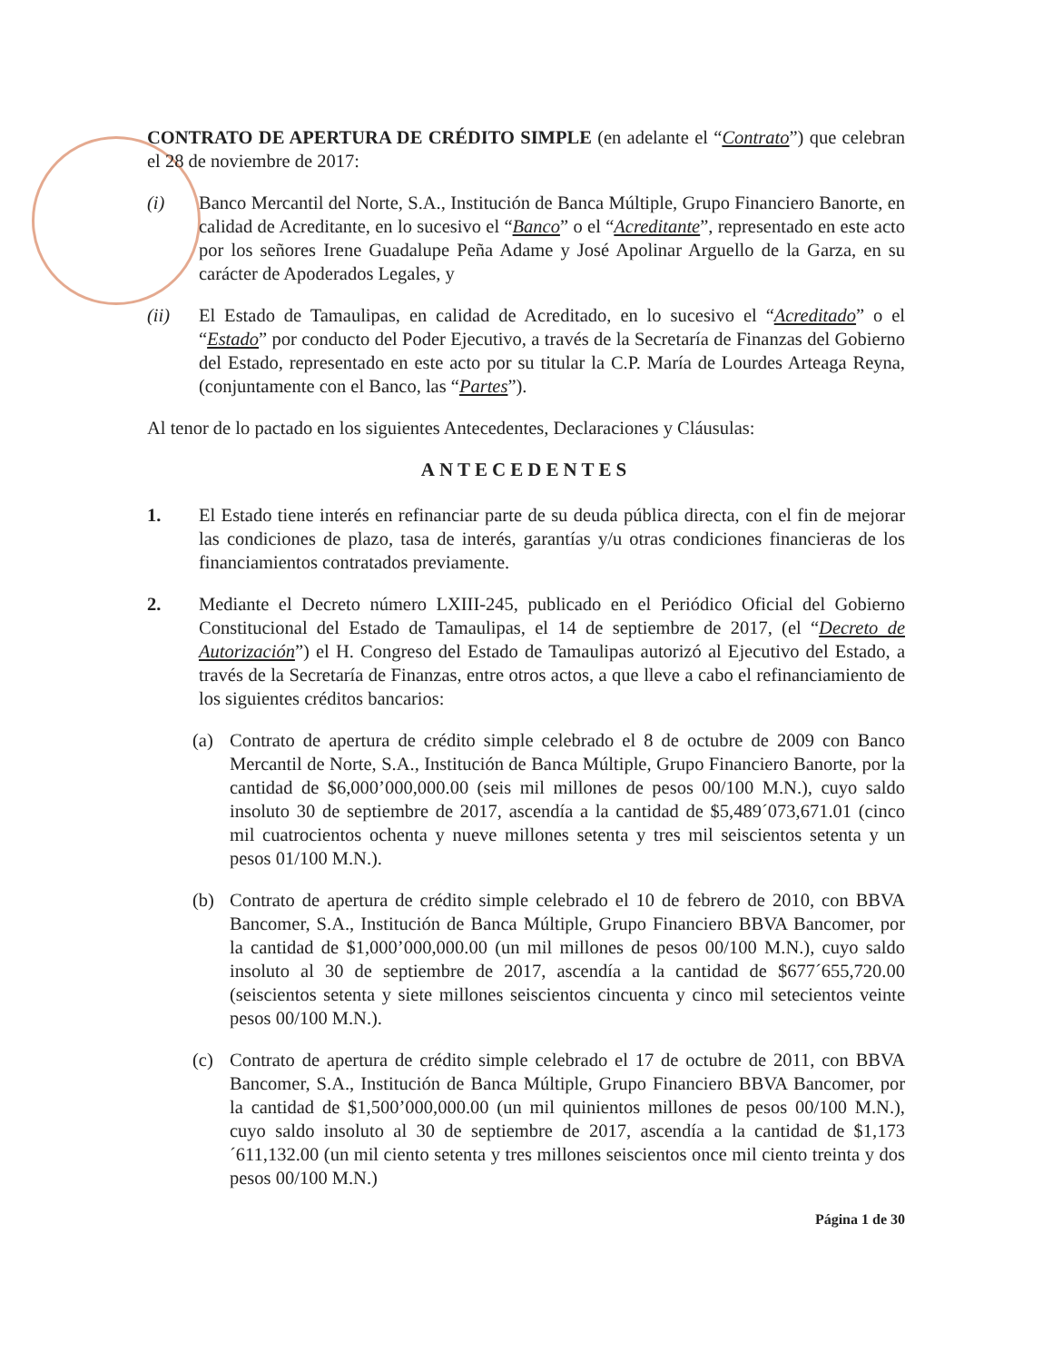CONTRATO DE APERTURA DE CRÉDITO SIMPLE (en adelante el “Contrato”) que celebran el 28 de noviembre de 2017:
(i) Banco Mercantil del Norte, S.A., Institución de Banca Múltiple, Grupo Financiero Banorte, en calidad de Acreditante, en lo sucesivo el “Banco” o el “Acreditante”, representado en este acto por los señores Irene Guadalupe Peña Adame y José Apolinar Arguello de la Garza, en su carácter de Apoderados Legales, y
(ii) El Estado de Tamaulipas, en calidad de Acreditado, en lo sucesivo el “Acreditado” o el “Estado” por conducto del Poder Ejecutivo, a través de la Secretaría de Finanzas del Gobierno del Estado, representado en este acto por su titular la C.P. María de Lourdes Arteaga Reyna, (conjuntamente con el Banco, las “Partes”).
Al tenor de lo pactado en los siguientes Antecedentes, Declaraciones y Cláusulas:
ANTECEDENTES
1. El Estado tiene interés en refinanciar parte de su deuda pública directa, con el fin de mejorar las condiciones de plazo, tasa de interés, garantías y/u otras condiciones financieras de los financiamientos contratados previamente.
2. Mediante el Decreto número LXIII-245, publicado en el Periódico Oficial del Gobierno Constitucional del Estado de Tamaulipas, el 14 de septiembre de 2017, (el “Decreto de Autorización”) el H. Congreso del Estado de Tamaulipas autorizó al Ejecutivo del Estado, a través de la Secretaría de Finanzas, entre otros actos, a que lleve a cabo el refinanciamiento de los siguientes créditos bancarios:
(a) Contrato de apertura de crédito simple celebrado el 8 de octubre de 2009 con Banco Mercantil de Norte, S.A., Institución de Banca Múltiple, Grupo Financiero Banorte, por la cantidad de $6,000’000,000.00 (seis mil millones de pesos 00/100 M.N.), cuyo saldo insoluto 30 de septiembre de 2017, ascendía a la cantidad de $5,489´073,671.01 (cinco mil cuatrocientos ochenta y nueve millones setenta y tres mil seiscientos setenta y un pesos 01/100 M.N.).
(b) Contrato de apertura de crédito simple celebrado el 10 de febrero de 2010, con BBVA Bancomer, S.A., Institución de Banca Múltiple, Grupo Financiero BBVA Bancomer, por la cantidad de $1,000’000,000.00 (un mil millones de pesos 00/100 M.N.), cuyo saldo insoluto al 30 de septiembre de 2017, ascendía a la cantidad de $677´655,720.00 (seiscientos setenta y siete millones seiscientos cincuenta y cinco mil setecientos veinte pesos 00/100 M.N.).
(c) Contrato de apertura de crédito simple celebrado el 17 de octubre de 2011, con BBVA Bancomer, S.A., Institución de Banca Múltiple, Grupo Financiero BBVA Bancomer, por la cantidad de $1,500’000,000.00 (un mil quinientos millones de pesos 00/100 M.N.), cuyo saldo insoluto al 30 de septiembre de 2017, ascendía a la cantidad de $1,173´611,132.00 (un mil ciento setenta y tres millones seiscientos once mil ciento treinta y dos pesos 00/100 M.N.)
Página 1 de 30